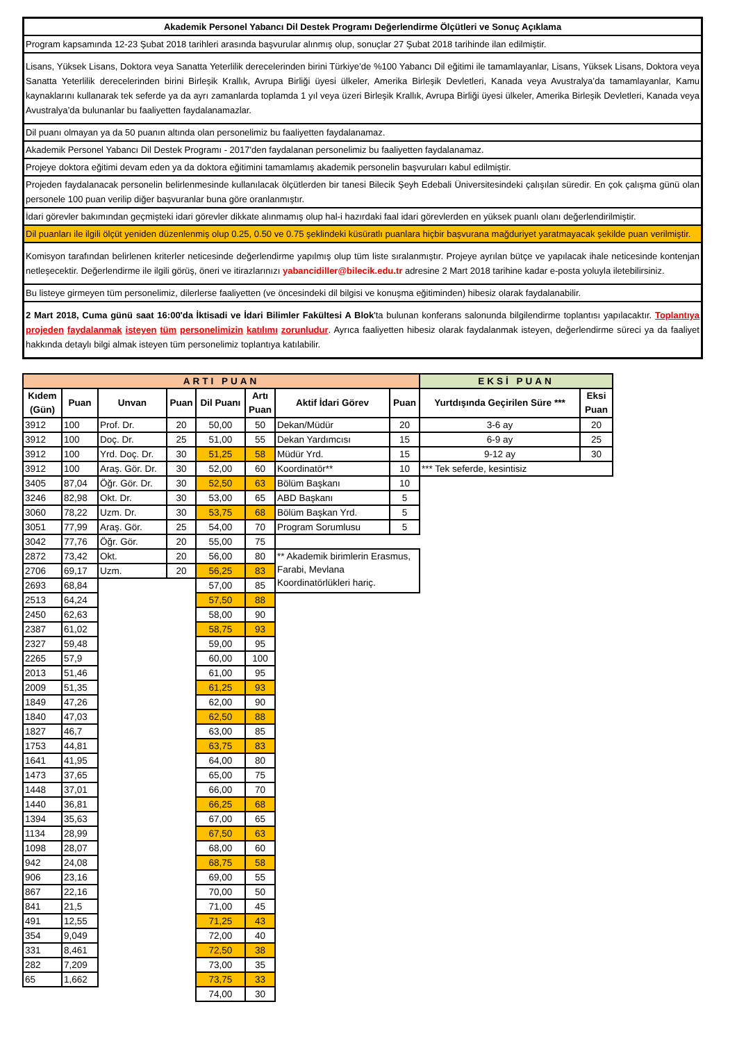Akademik Personel Yabancı Dil Destek Programı Değerlendirme Ölçütleri ve Sonuç Açıklama
Program kapsamında 12-23 Şubat 2018 tarihleri arasında başvurular alınmış olup, sonuçlar 27 Şubat 2018 tarihinde ilan edilmiştir.
Lisans, Yüksek Lisans, Doktora veya Sanatta Yeterlilik derecelerinden birini Türkiye’de %100 Yabancı Dil eğitimi ile tamamlayanlar, Lisans, Yüksek Lisans, Doktora veya Sanatta Yeterlilik derecelerinden birini Birleşik Krallık, Avrupa Birliği üyesi ülkeler, Amerika Birleşik Devletleri, Kanada veya Avustralya’da tamamlayanlar, Kamu kaynaklarını kullanarak tek seferde ya da ayrı zamanlarda toplamda 1 yıl veya üzeri Birleşik Krallık, Avrupa Birliği üyesi ülkeler, Amerika Birleşik Devletleri, Kanada veya Avustralya’da bulunanlar bu faaliyetten faydalanamazlar.
Dil puanı olmayan ya da 50 puanın altında olan personelimiz bu faaliyetten faydalanamaz.
Akademik Personel Yabancı Dil Destek Programı - 2017'den faydalanan personelimiz bu faaliyetten faydalanamaz.
Projeye doktora eğitimi devam eden ya da doktora eğitimini tamamlamış akademik personelin başvuruları kabul edilmiştir.
Projeden faydalanacak personelin belirlenmesinde kullanılacak ölçütlerden bir tanesi Bilecik Şeyh Edebali Üniversitesindeki çalışılan süredir. En çok çalışma günü olan personele 100 puan verilip diğer başvuranlar buna göre oranlanmıştır.
İdari görevler bakımından geçmişteki idari görevler dikkate alınmamış olup hal-i hazırdaki faal idari görevlerden en yüksek puanlı olanı değerlendirilmiştir.
Dil puanları ile ilgili ölçüt yeniden düzenlenmiş olup 0.25, 0.50 ve 0.75 şeklindeki küsüratlı puanlara hiçbir başvurana mağduriyet yaratmayacak şekilde puan verilmiştir.
Komisyon tarafından belirlenen kriterler neticesinde değerlendirme yapılmış olup tüm liste sıralanmıştır. Projeye ayrılan bütçe ve yapılacak ihale neticesinde kontenjan netleşecektir. Değerlendirme ile ilgili görüş, öneri ve itirazlarınızı yabancidiller@bilecik.edu.tr adresine 2 Mart 2018 tarihine kadar e-posta yoluyla iletebilirsiniz.
Bu listeye girmeyen tüm personelimiz, dilerlerse faaliyetten (ve öncesindeki dil bilgisi ve konuşma eğitiminden) hibesiz olarak faydalanabilir.
2 Mart 2018, Cuma günü saat 16:00'da İktisadi ve İdari Bilimler Fakültesi A Blok'ta bulunan konferans salonunda bilgilendirme toplantısı yapılacaktır. Toplantıya projeden faydalanmak isteyen tüm personelimizin katılımı zorunludur. Ayrıca faaliyetten hibesiz olarak faydalanmak isteyen, değerlendirme süreci ya da faaliyet hakkında detaylı bilgi almak isteyen tüm personelimiz toplantıya katılabilir.
| ARTI PUAN | | | | | | | | EKSİ PUAN | |
| Kıdem (Gün) | Puan | Unvan | Puan | Dil Puanı | Artı Puan | Aktif İdari Görev | Puan | Yurtdışında Geçirilen Süre *** | Eksi Puan |
| 3912 | 100 | Prof. Dr. | 20 | 50,00 | 50 | Dekan/Müdür | 20 | 3-6 ay | 20 |
| 3912 | 100 | Doç. Dr. | 25 | 51,00 | 55 | Dekan Yardımcısı | 15 | 6-9 ay | 25 |
| 3912 | 100 | Yrd. Doç. Dr. | 30 | 51,25 | 58 | Müdür Yrd. | 15 | 9-12 ay | 30 |
| 3912 | 100 | Araş. Gör. Dr. | 30 | 52,00 | 60 | Koordinatör** | 10 | *** Tek seferde, kesintisiz | |
| 3405 | 87,04 | Öğr. Gör. Dr. | 30 | 52,50 | 63 | Bölüm Başkanı | 10 | | |
| 3246 | 82,98 | Okt. Dr. | 30 | 53,00 | 65 | ABD Başkanı | 5 | | |
| 3060 | 78,22 | Uzm. Dr. | 30 | 53,75 | 68 | Bölüm Başkan Yrd. | 5 | | |
| 3051 | 77,99 | Araş. Gör. | 25 | 54,00 | 70 | Program Sorumlusu | 5 | | |
| 3042 | 77,76 | Öğr. Gör. | 20 | 55,00 | 75 | | | | |
| 2872 | 73,42 | Okt. | 20 | 56,00 | 80 | ** Akademik birimlerin Erasmus, Farabi, Mevlana Koordinatörlükleri hariç. | | | |
| 2706 | 69,17 | Uzm. | 20 | 56,25 | 83 | | | | |
| 2693 | 68,84 | | | 57,00 | 85 | | | | |
| 2513 | 64,24 | | | 57,50 | 88 | | | | |
| 2450 | 62,63 | | | 58,00 | 90 | | | | |
| 2387 | 61,02 | | | 58,75 | 93 | | | | |
| 2327 | 59,48 | | | 59,00 | 95 | | | | |
| 2265 | 57,9 | | | 60,00 | 100 | | | | |
| 2013 | 51,46 | | | 61,00 | 95 | | | | |
| 2009 | 51,35 | | | 61,25 | 93 | | | | |
| 1849 | 47,26 | | | 62,00 | 90 | | | | |
| 1840 | 47,03 | | | 62,50 | 88 | | | | |
| 1827 | 46,7 | | | 63,00 | 85 | | | | |
| 1753 | 44,81 | | | 63,75 | 83 | | | | |
| 1641 | 41,95 | | | 64,00 | 80 | | | | |
| 1473 | 37,65 | | | 65,00 | 75 | | | | |
| 1448 | 37,01 | | | 66,00 | 70 | | | | |
| 1440 | 36,81 | | | 66,25 | 68 | | | | |
| 1394 | 35,63 | | | 67,00 | 65 | | | | |
| 1134 | 28,99 | | | 67,50 | 63 | | | | |
| 1098 | 28,07 | | | 68,00 | 60 | | | | |
| 942 | 24,08 | | | 68,75 | 58 | | | | |
| 906 | 23,16 | | | 69,00 | 55 | | | | |
| 867 | 22,16 | | | 70,00 | 50 | | | | |
| 841 | 21,5 | | | 71,00 | 45 | | | | |
| 491 | 12,55 | | | 71,25 | 43 | | | | |
| 354 | 9,049 | | | 72,00 | 40 | | | | |
| 331 | 8,461 | | | 72,50 | 38 | | | | |
| 282 | 7,209 | | | 73,00 | 35 | | | | |
| 65 | 1,662 | | | 73,75 | 33 | | | | |
| | | | | 74,00 | 30 | | | | |